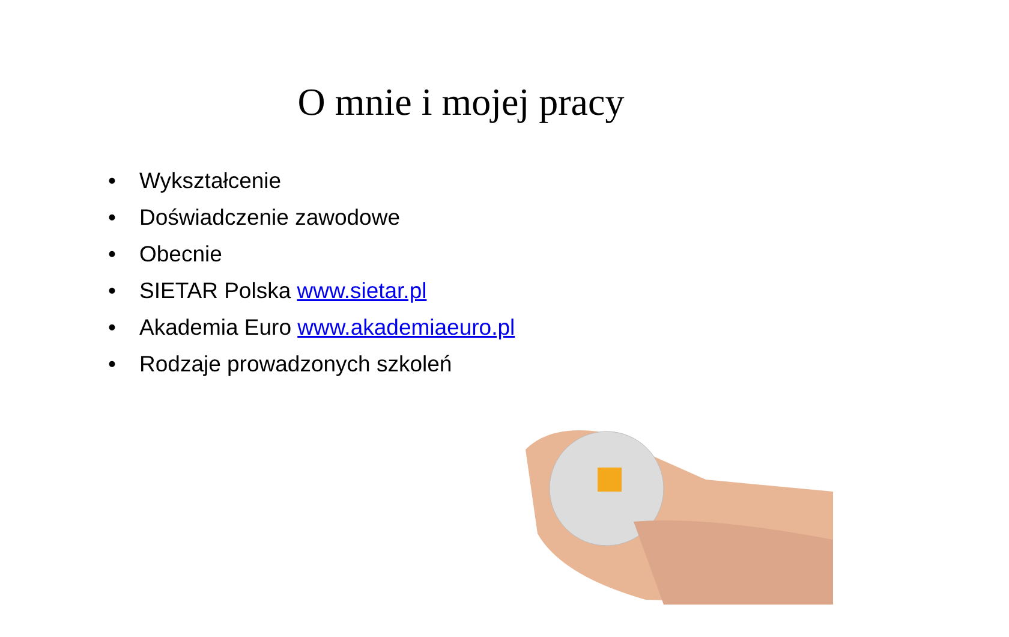O mnie i mojej pracy
• Wykształcenie
• Doświadczenie zawodowe
• Obecnie
• SIETAR Polska www.sietar.pl
• Akademia Euro www.akademiaeuro.pl
• Rodzaje prowadzonych szkoleń